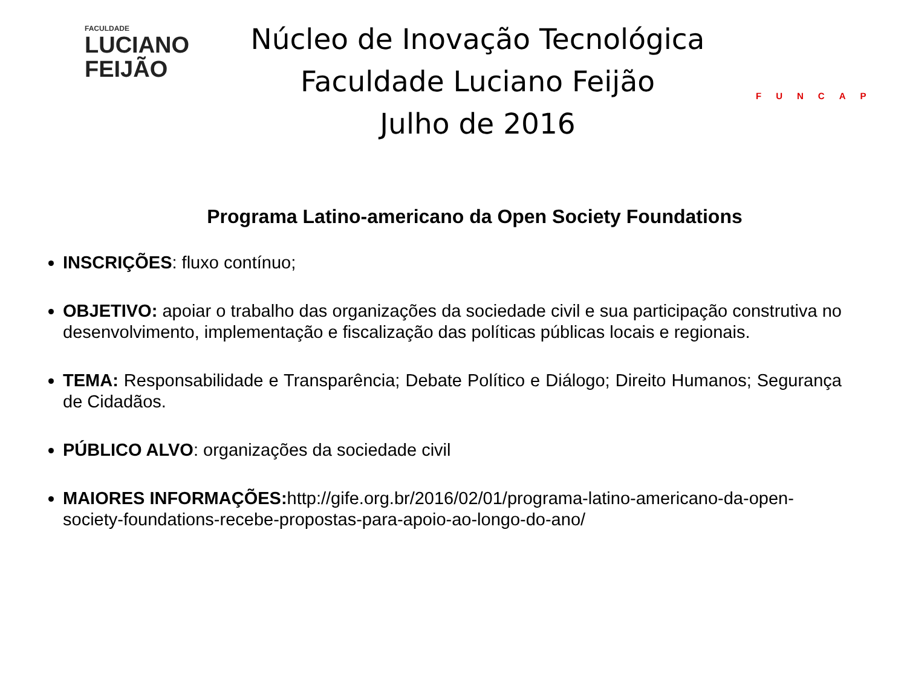FACULDADE
LUCIANO
FEIJÃO
Núcleo de Inovação Tecnológica
Faculdade Luciano Feijão
Julho de 2016
FUNCAP
Programa Latino-americano da Open Society Foundations
INSCRIÇÕES: fluxo contínuo;
OBJETIVO: apoiar o trabalho das organizações da sociedade civil e sua participação construtiva no desenvolvimento, implementação e fiscalização das políticas públicas locais e regionais.
TEMA: Responsabilidade e Transparência; Debate Político e Diálogo; Direito Humanos; Segurança de Cidadãos.
PÚBLICO ALVO: organizações da sociedade civil
MAIORES INFORMAÇÕES: http://gife.org.br/2016/02/01/programa-latino-americano-da-open-society-foundations-recebe-propostas-para-apoio-ao-longo-do-ano/